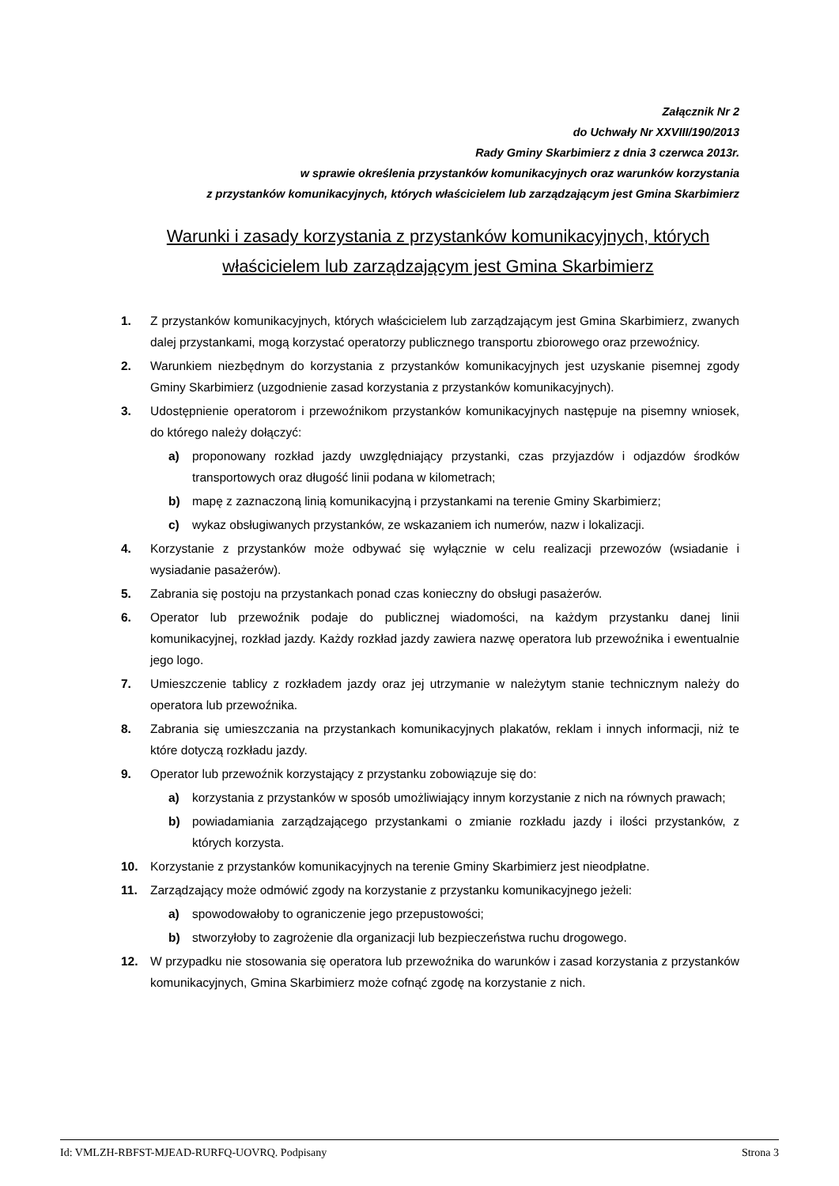Załącznik Nr 2
do Uchwały Nr XXVIII/190/2013
Rady Gminy Skarbimierz z dnia 3 czerwca 2013r.
w sprawie określenia przystanków komunikacyjnych oraz warunków korzystania
z przystanków komunikacyjnych, których właścicielem lub zarządzającym jest Gmina Skarbimierz
Warunki i zasady korzystania z przystanków komunikacyjnych, których
właścicielem lub zarządzającym jest Gmina Skarbimierz
1. Z przystanków komunikacyjnych, których właścicielem lub zarządzającym jest Gmina Skarbimierz, zwanych dalej przystankami, mogą korzystać operatorzy publicznego transportu zbiorowego oraz przewoźnicy.
2. Warunkiem niezbędnym do korzystania z przystanków komunikacyjnych jest uzyskanie pisemnej zgody Gminy Skarbimierz (uzgodnienie zasad korzystania z przystanków komunikacyjnych).
3. Udostępnienie operatorom i przewoźnikom przystanków komunikacyjnych następuje na pisemny wniosek, do którego należy dołączyć:
a) proponowany rozkład jazdy uwzględniający przystanki, czas przyjazdów i odjazdów środków transportowych oraz długość linii podana w kilometrach;
b) mapę z zaznaczoną linią komunikacyjną i przystankami na terenie Gminy Skarbimierz;
c) wykaz obsługiwanych przystanków, ze wskazaniem ich numerów, nazw i lokalizacji.
4. Korzystanie z przystanków może odbywać się wyłącznie w celu realizacji przewozów (wsiadanie i wysiadanie pasażerów).
5. Zabrania się postoju na przystankach ponad czas konieczny do obsługi pasażerów.
6. Operator lub przewoźnik podaje do publicznej wiadomości, na każdym przystanku danej linii komunikacyjnej, rozkład jazdy. Każdy rozkład jazdy zawiera nazwę operatora lub przewoźnika i ewentualnie jego logo.
7. Umieszczenie tablicy z rozkładem jazdy oraz jej utrzymanie w należytym stanie technicznym należy do operatora lub przewoźnika.
8. Zabrania się umieszczania na przystankach komunikacyjnych plakatów, reklam i innych informacji, niż te które dotyczą rozkładu jazdy.
9. Operator lub przewoźnik korzystający z przystanku zobowiązuje się do:
a) korzystania z przystanków w sposób umożliwiający innym korzystanie z nich na równych prawach;
b) powiadamiania zarządzającego przystankami o zmianie rozkładu jazdy i ilości przystanków, z których korzysta.
10. Korzystanie z przystanków komunikacyjnych na terenie Gminy Skarbimierz jest nieodpłatne.
11. Zarządzający może odmówić zgody na korzystanie z przystanku komunikacyjnego jeżeli:
a) spowodowałoby to ograniczenie jego przepustowości;
b) stworzyłoby to zagrożenie dla organizacji lub bezpieczeństwa ruchu drogowego.
12. W przypadku nie stosowania się operatora lub przewoźnika do warunków i zasad korzystania z przystanków komunikacyjnych, Gmina Skarbimierz może cofnąć zgodę na korzystanie z nich.
Id: VMLZH-RBFST-MJEAD-RURFQ-UOVRQ. Podpisany Strona 3